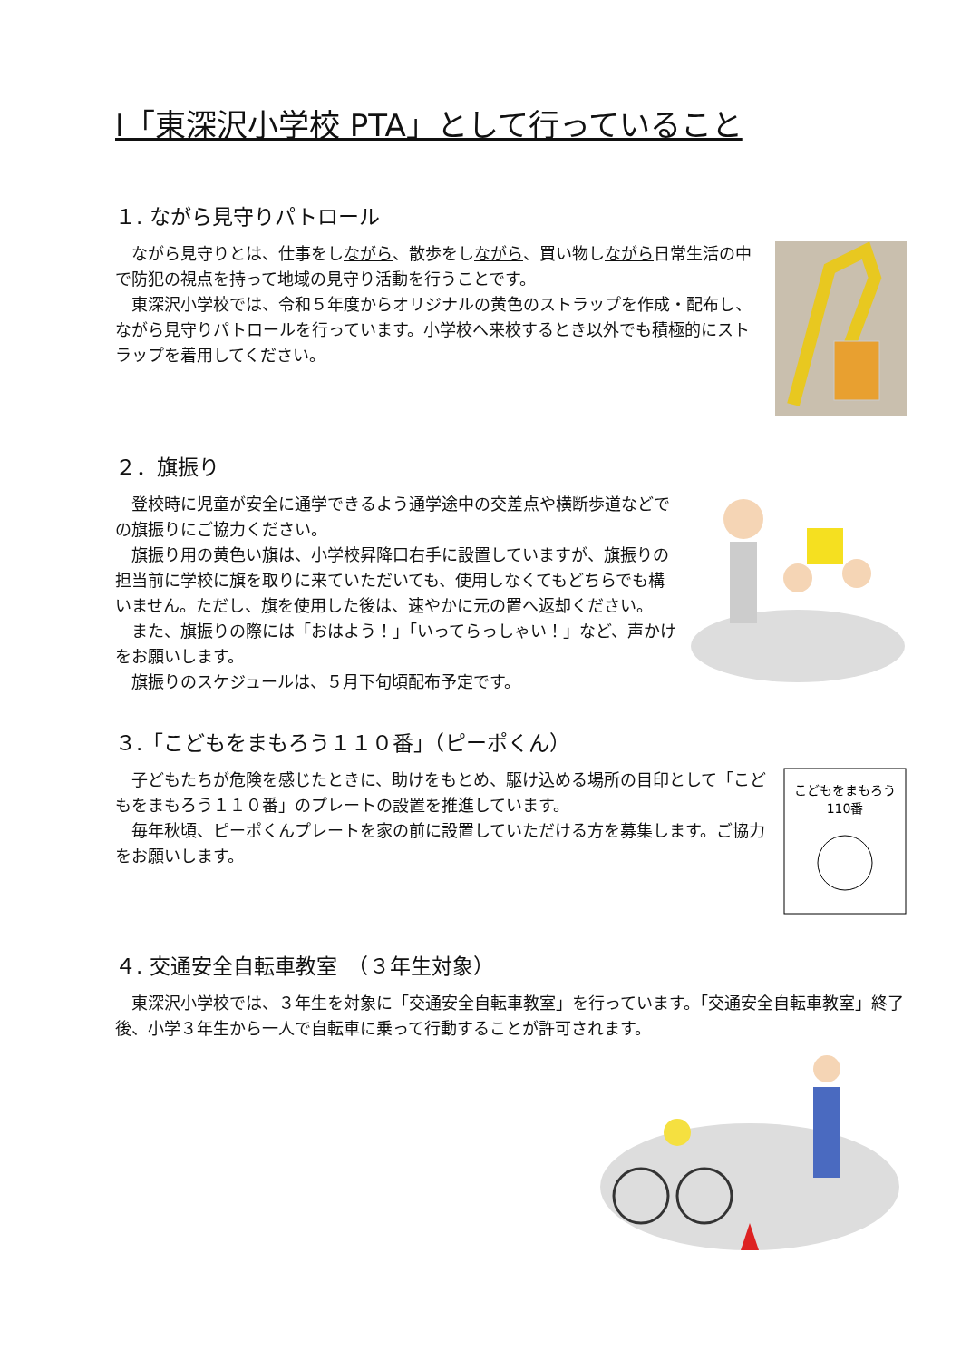Ⅰ「東深沢小学校 PTA」として行っていること
１. ながら見守りパトロール
　ながら見守りとは、仕事をしながら、散歩をしながら、買い物しながら日常生活の中で防犯の視点を持って地域の見守り活動を行うことです。
　東深沢小学校では、令和５年度からオリジナルの黄色のストラップを作成・配布し、ながら見守りパトロールを行っています。小学校へ来校するとき以外でも積極的にストラップを着用してください。
２．旗振り
　登校時に児童が安全に通学できるよう通学途中の交差点や横断歩道などでの旗振りにご協力ください。
　旗振り用の黄色い旗は、小学校昇降口右手に設置していますが、旗振りの担当前に学校に旗を取りに来ていただいても、使用しなくてもどちらでも構いません。ただし、旗を使用した後は、速やかに元の置へ返却ください。
　また、旗振りの際には「おはよう！」「いってらっしゃい！」など、声かけをお願いします。
　旗振りのスケジュールは、５月下旬頃配布予定です。
３.「こどもをまもろう１１０番」（ピーポくん）
　子どもたちが危険を感じたときに、助けをもとめ、駆け込める場所の目印として「こどもをまもろう１１０番」のプレートの設置を推進しています。
　毎年秋頃、ピーポくんプレートを家の前に設置していただける方を募集します。ご協力をお願いします。
こどもをまもろう
110番
４. 交通安全自転車教室　（３年生対象）
　東深沢小学校では、３年生を対象に「交通安全自転車教室」を行っています。「交通安全自転車教室」終了後、小学３年生から一人で自転車に乗って行動することが許可されます。